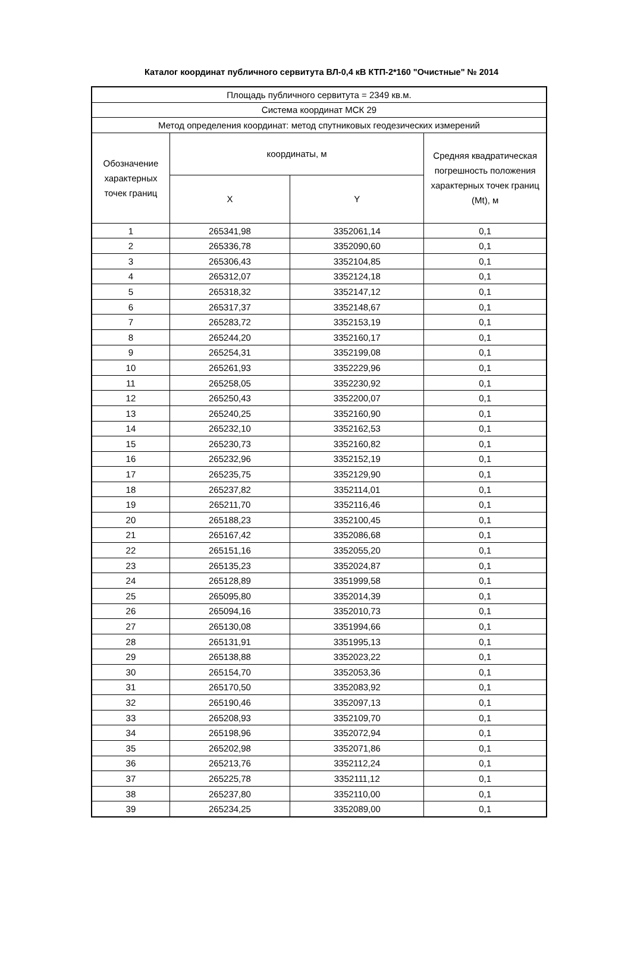Каталог координат публичного сервитута ВЛ-0,4 кВ КТП-2*160 "Очистные" № 2014
| Площадь публичного сервитута = 2349 кв.м. | | | |
| --- | --- | --- | --- |
| Система координат МСК 29 | | | |
| Метод определения координат: метод спутниковых геодезических измерений | | | |
| Обозначение характерных точек границ | координаты, м | | Средняя квадратическая погрешность положения характерных точек границ (Mt), м |
| | X | Y | |
| 1 | 265341,98 | 3352061,14 | 0,1 |
| 2 | 265336,78 | 3352090,60 | 0,1 |
| 3 | 265306,43 | 3352104,85 | 0,1 |
| 4 | 265312,07 | 3352124,18 | 0,1 |
| 5 | 265318,32 | 3352147,12 | 0,1 |
| 6 | 265317,37 | 3352148,67 | 0,1 |
| 7 | 265283,72 | 3352153,19 | 0,1 |
| 8 | 265244,20 | 3352160,17 | 0,1 |
| 9 | 265254,31 | 3352199,08 | 0,1 |
| 10 | 265261,93 | 3352229,96 | 0,1 |
| 11 | 265258,05 | 3352230,92 | 0,1 |
| 12 | 265250,43 | 3352200,07 | 0,1 |
| 13 | 265240,25 | 3352160,90 | 0,1 |
| 14 | 265232,10 | 3352162,53 | 0,1 |
| 15 | 265230,73 | 3352160,82 | 0,1 |
| 16 | 265232,96 | 3352152,19 | 0,1 |
| 17 | 265235,75 | 3352129,90 | 0,1 |
| 18 | 265237,82 | 3352114,01 | 0,1 |
| 19 | 265211,70 | 3352116,46 | 0,1 |
| 20 | 265188,23 | 3352100,45 | 0,1 |
| 21 | 265167,42 | 3352086,68 | 0,1 |
| 22 | 265151,16 | 3352055,20 | 0,1 |
| 23 | 265135,23 | 3352024,87 | 0,1 |
| 24 | 265128,89 | 3351999,58 | 0,1 |
| 25 | 265095,80 | 3352014,39 | 0,1 |
| 26 | 265094,16 | 3352010,73 | 0,1 |
| 27 | 265130,08 | 3351994,66 | 0,1 |
| 28 | 265131,91 | 3351995,13 | 0,1 |
| 29 | 265138,88 | 3352023,22 | 0,1 |
| 30 | 265154,70 | 3352053,36 | 0,1 |
| 31 | 265170,50 | 3352083,92 | 0,1 |
| 32 | 265190,46 | 3352097,13 | 0,1 |
| 33 | 265208,93 | 3352109,70 | 0,1 |
| 34 | 265198,96 | 3352072,94 | 0,1 |
| 35 | 265202,98 | 3352071,86 | 0,1 |
| 36 | 265213,76 | 3352112,24 | 0,1 |
| 37 | 265225,78 | 3352111,12 | 0,1 |
| 38 | 265237,80 | 3352110,00 | 0,1 |
| 39 | 265234,25 | 3352089,00 | 0,1 |